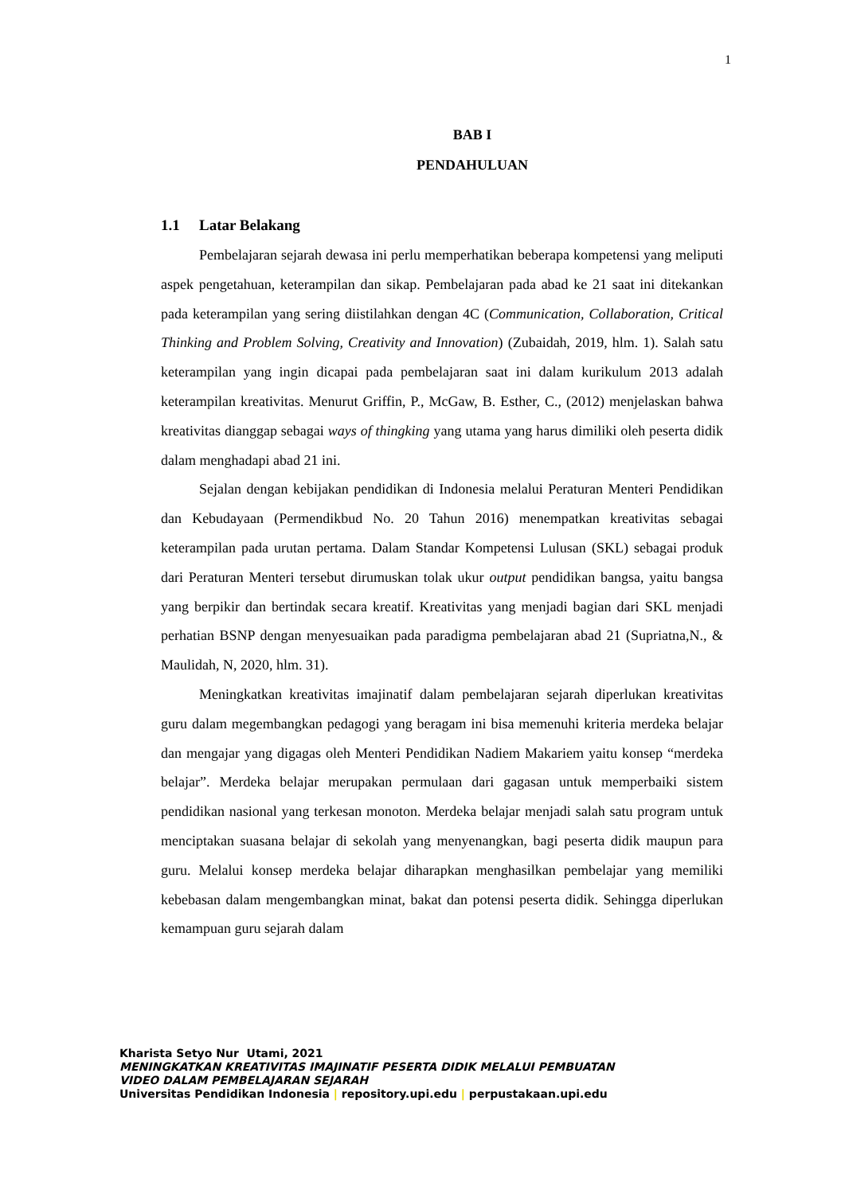1
BAB I
PENDAHULUAN
1.1 Latar Belakang
Pembelajaran sejarah dewasa ini perlu memperhatikan beberapa kompetensi yang meliputi aspek pengetahuan, keterampilan dan sikap. Pembelajaran pada abad ke 21 saat ini ditekankan pada keterampilan yang sering diistilahkan dengan 4C (Communication, Collaboration, Critical Thinking and Problem Solving, Creativity and Innovation) (Zubaidah, 2019, hlm. 1). Salah satu keterampilan yang ingin dicapai pada pembelajaran saat ini dalam kurikulum 2013 adalah keterampilan kreativitas. Menurut Griffin, P., McGaw, B. Esther, C., (2012) menjelaskan bahwa kreativitas dianggap sebagai ways of thingking yang utama yang harus dimiliki oleh peserta didik dalam menghadapi abad 21 ini.
Sejalan dengan kebijakan pendidikan di Indonesia melalui Peraturan Menteri Pendidikan dan Kebudayaan (Permendikbud No. 20 Tahun 2016) menempatkan kreativitas sebagai keterampilan pada urutan pertama. Dalam Standar Kompetensi Lulusan (SKL) sebagai produk dari Peraturan Menteri tersebut dirumuskan tolak ukur output pendidikan bangsa, yaitu bangsa yang berpikir dan bertindak secara kreatif. Kreativitas yang menjadi bagian dari SKL menjadi perhatian BSNP dengan menyesuaikan pada paradigma pembelajaran abad 21 (Supriatna,N., & Maulidah, N, 2020, hlm. 31).
Meningkatkan kreativitas imajinatif dalam pembelajaran sejarah diperlukan kreativitas guru dalam megembangkan pedagogi yang beragam ini bisa memenuhi kriteria merdeka belajar dan mengajar yang digagas oleh Menteri Pendidikan Nadiem Makariem yaitu konsep “merdeka belajar”. Merdeka belajar merupakan permulaan dari gagasan untuk memperbaiki sistem pendidikan nasional yang terkesan monoton. Merdeka belajar menjadi salah satu program untuk menciptakan suasana belajar di sekolah yang menyenangkan, bagi peserta didik maupun para guru. Melalui konsep merdeka belajar diharapkan menghasilkan pembelajar yang memiliki kebebasan dalam mengembangkan minat, bakat dan potensi peserta didik. Sehingga diperlukan kemampuan guru sejarah dalam
Kharista Setyo Nur Utami, 2021
MENINGKATKAN KREATIVITAS IMAJINATIF PESERTA DIDIK MELALUI PEMBUATAN
VIDEO DALAM PEMBELAJARAN SEJARAH
Universitas Pendidikan Indonesia | repository.upi.edu | perpustakaan.upi.edu